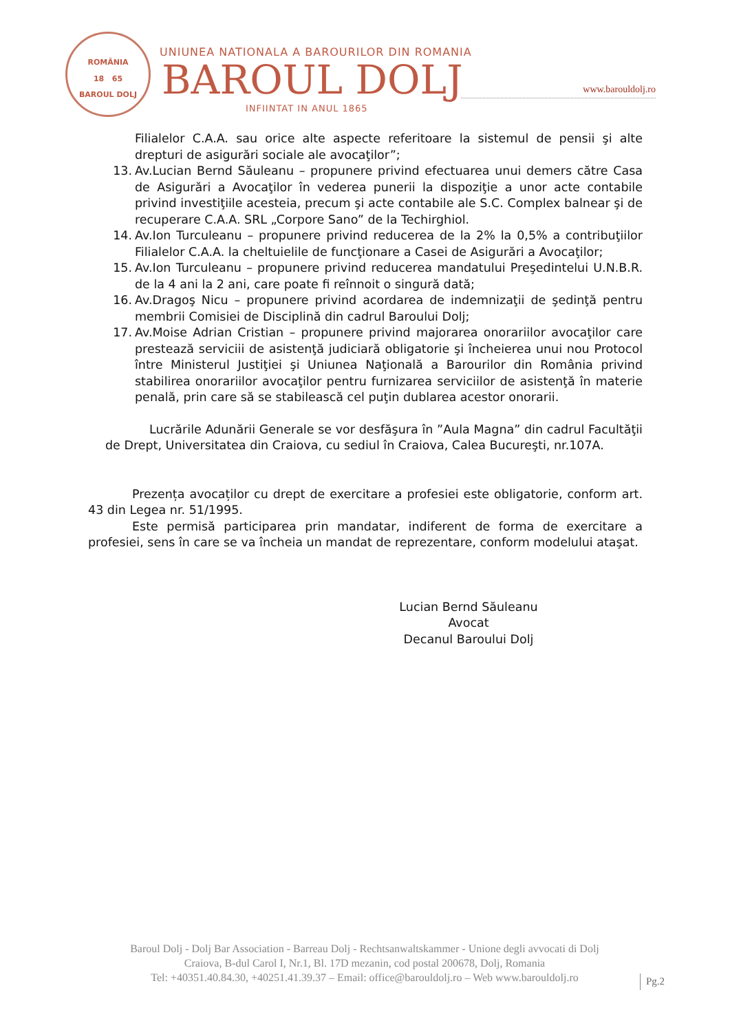ROMÂNIA
18 65
BAROUL DOLJ
UNIUNEA NATIONALA A BAROURILOR DIN ROMANIA
BAROUL DOLJ
INFIINTAT IN ANUL 1865
www.barouldolj.ro
Filialelor C.A.A. sau orice alte aspecte referitoare la sistemul de pensii şi alte drepturi de asigurări sociale ale avocaţilor”;
13. Av.Lucian Bernd Săuleanu – propunere privind efectuarea unui demers către Casa de Asigurări a Avocaţilor în vederea punerii la dispoziţie a unor acte contabile privind investiţiile acesteia, precum şi acte contabile ale S.C. Complex balnear şi de recuperare C.A.A. SRL „Corpore Sano” de la Techirghiol.
14. Av.Ion Turculeanu – propunere privind reducerea de la 2% la 0,5% a contribuţiilor Filialelor C.A.A. la cheltuielile de funcţionare a Casei de Asigurări a Avocaţilor;
15. Av.Ion Turculeanu – propunere privind reducerea mandatului Preşedintelui U.N.B.R. de la 4 ani la 2 ani, care poate fi reînnoit o singură dată;
16. Av.Dragoş Nicu – propunere privind acordarea de indemnizaţii de şedinţă pentru membrii Comisiei de Disciplină din cadrul Baroului Dolj;
17. Av.Moise Adrian Cristian – propunere privind majorarea onorariilor avocaţilor care prestează serviciii de asistenţă judiciară obligatorie şi încheierea unui nou Protocol între Ministerul Justiţiei şi Uniunea Naţională a Barourilor din România privind stabilirea onorariilor avocaţilor pentru furnizarea serviciilor de asistenţă în materie penală, prin care să se stabilească cel puţin dublarea acestor onorarii.
Lucrările Adunării Generale se vor desfăşura în ”Aula Magna” din cadrul Facultăţii de Drept, Universitatea din Craiova, cu sediul în Craiova, Calea Bucureşti, nr.107A.
Prezența avocaților cu drept de exercitare a profesiei este obligatorie, conform art. 43 din Legea nr. 51/1995.
Este permisă participarea prin mandatar, indiferent de forma de exercitare a profesiei, sens în care se va încheia un mandat de reprezentare, conform modelului ataşat.
Lucian Bernd Săuleanu
Avocat
Decanul Baroului Dolj
Baroul Dolj - Dolj Bar Association - Barreau Dolj - Rechtsanwaltskammer - Unione degli avvocati di Dolj
Craiova, B-dul Carol I, Nr.1, Bl. 17D mezanin, cod postal 200678, Dolj, Romania
Tel: +40351.40.84.30, +40251.41.39.37 – Email: office@barouldolj.ro – Web www.barouldolj.ro
Pg.2